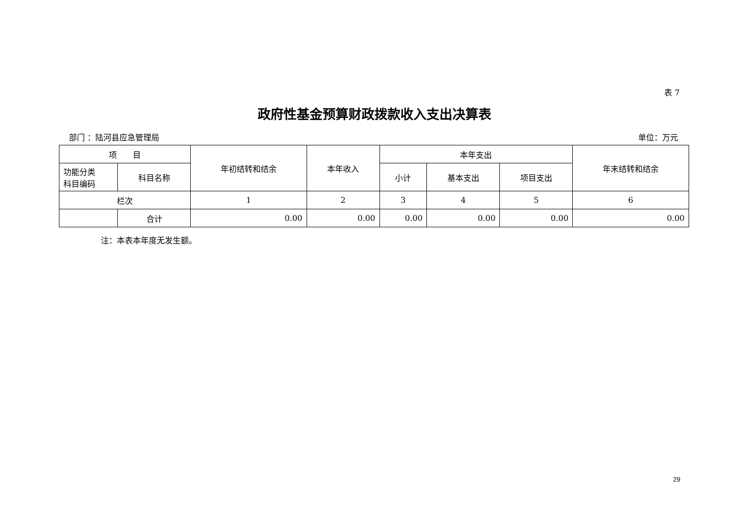表 7
政府性基金预算财政拨款收入支出决算表
部门 ：陆河县应急管理局 单位：万元
| 项 目 | | 年初结转和结余 | 本年收入 | 本年支出 | | | 年末结转和结余 |
| --- | --- | --- | --- | --- | --- | --- | --- |
| 功能分类 科目编码 | 科目名称 | | | 小计 | 基本支出 | 项目支出 | |
| 栏次 | | 1 | 2 | 3 | 4 | 5 | 6 |
| | 合计 | 0.00 | 0.00 | 0.00 | 0.00 | 0.00 | 0.00 |
注：本表本年度无发生额。
29